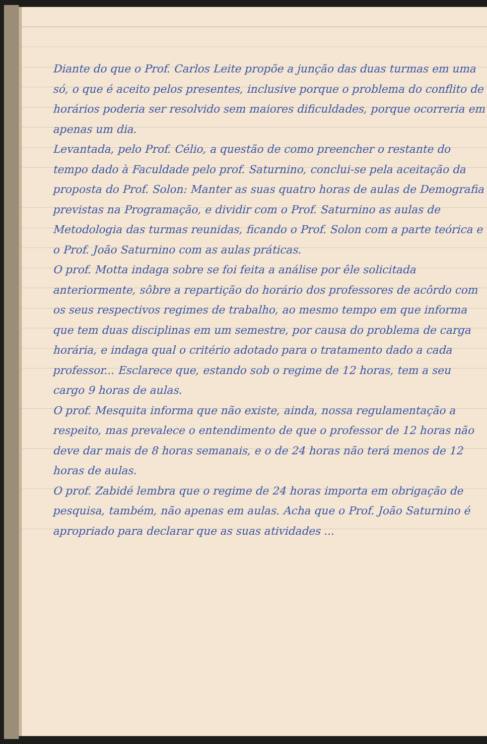Diante do que o Prof. Carlos Leite propõe a junção das duas turmas em uma só, o que é aceito pelos presentes, inclusive porque o problema do conflito de horários poderia ser resolvido sem maiores dificuldades, porque ocorreria em apenas um dia.
Levantada, pelo Prof. Célio, a questão de como preencher o restante do tempo dado à Faculdade pelo prof. Saturnino, conclui-se pela aceitação da proposta do Prof. Solon: Manter as suas quatro horas de aulas de Demografia previstas na Programação, e dividir com o Prof. Saturnino as aulas de Metodologia das turmas reunidas, ficando o Prof. Solon com a parte teórica e o Prof. João Saturnino com as aulas práticas.
O prof. Motta indaga sobre se foi feita a análise por êle solicitada anteriormente, sôbre a repartição do horário dos professores de acôrdo com os seus respectivos regimes de trabalho, ao mesmo tempo em que informa que tem duas disciplinas em um semestre, por causa do problema de carga horária, e indaga qual o critério adotado para o tratamento dado a cada professor... Esclarece que, estando sob o regime de 12 horas, tem a seu cargo 9 horas de aulas.
O prof. Mesquita informa que não existe, ainda, nossa regulamentação a respeito, mas prevalece o entendimento de que o professor de 12 horas não deve dar mais de 8 horas semanais, e o de 24 horas não terá menos de 12 horas de aulas.
O prof. Zabidé lembra que o regime de 24 horas importa em obrigação de pesquisa, também, não apenas em aulas. Acha que o Prof. João Saturnino é apropriado para declarar que as suas atividades ...